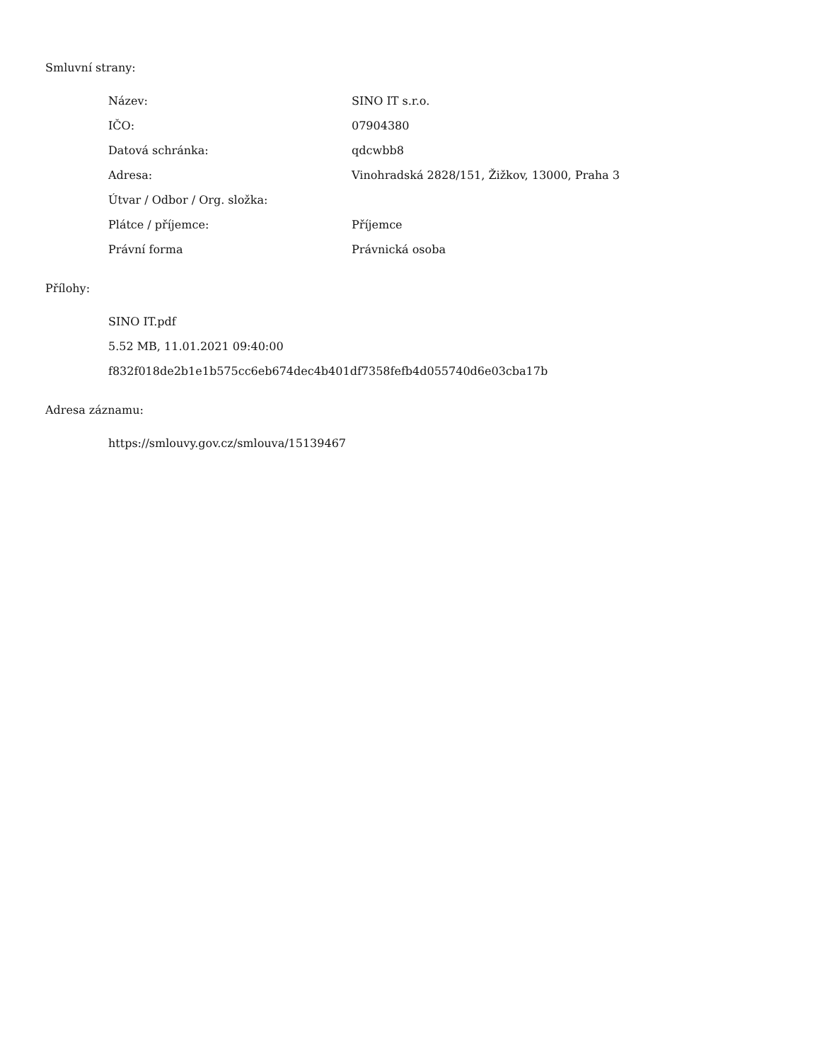Smluvní strany:
| Název: | SINO IT s.r.o. |
| IČO: | 07904380 |
| Datová schránka: | qdcwbb8 |
| Adresa: | Vinohradská 2828/151, Žižkov, 13000, Praha 3 |
| Útvar / Odbor / Org. složka: | |
| Plátce / příjemce: | Příjemce |
| Právní forma | Právnická osoba |
Přílohy:
SINO IT.pdf
5.52 MB, 11.01.2021 09:40:00
f832f018de2b1e1b575cc6eb674dec4b401df7358fefb4d055740d6e03cba17b
Adresa záznamu:
https://smlouvy.gov.cz/smlouva/15139467